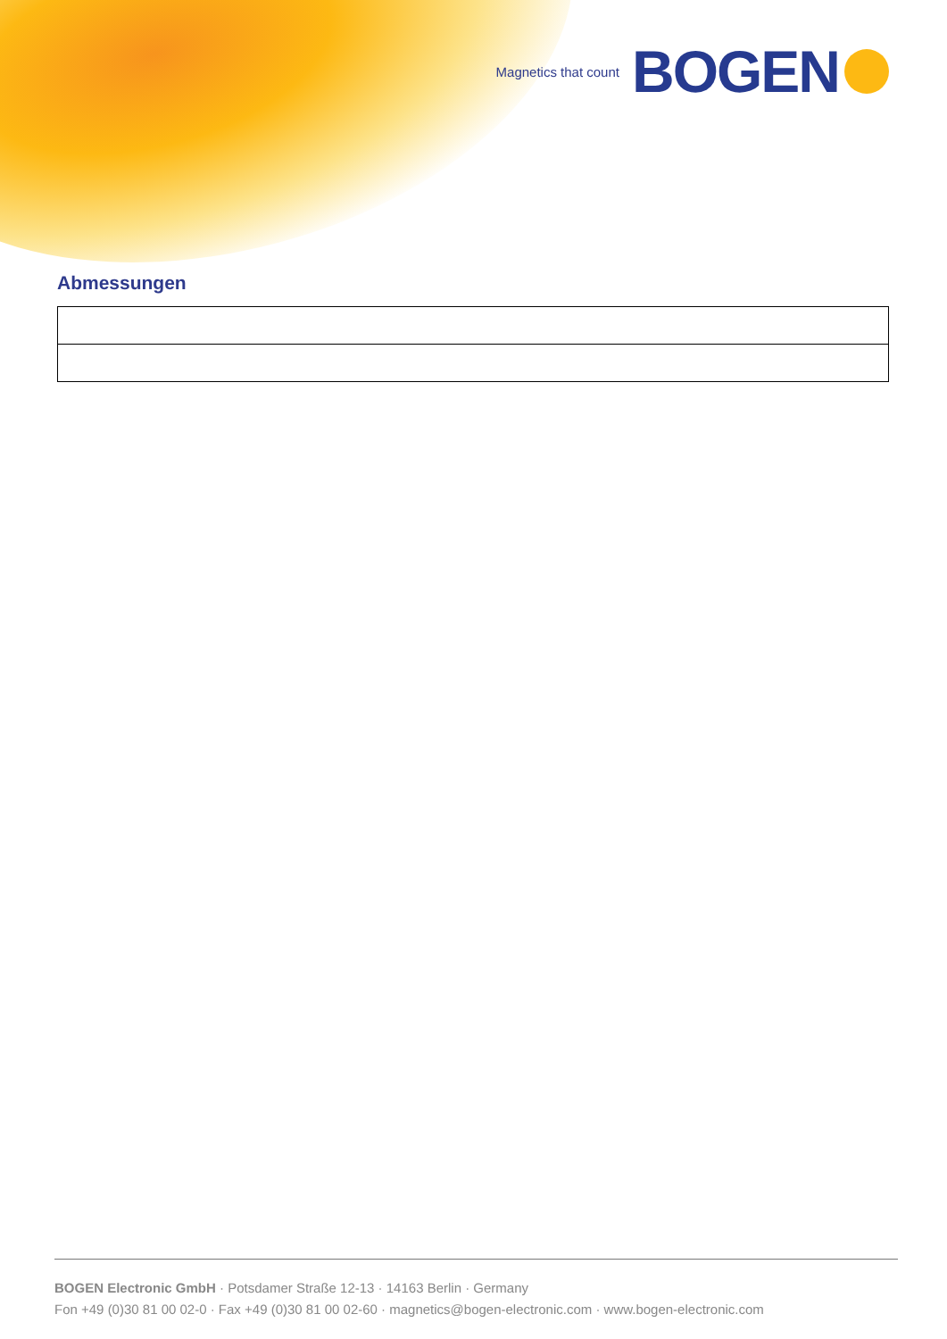Magnetics that count BOGEN
Abmessungen
BOGEN Electronic GmbH · Potsdamer Straße 12-13 · 14163 Berlin · Germany
Fon +49 (0)30 81 00 02-0 · Fax +49 (0)30 81 00 02-60 · magnetics@bogen-electronic.com · www.bogen-electronic.com